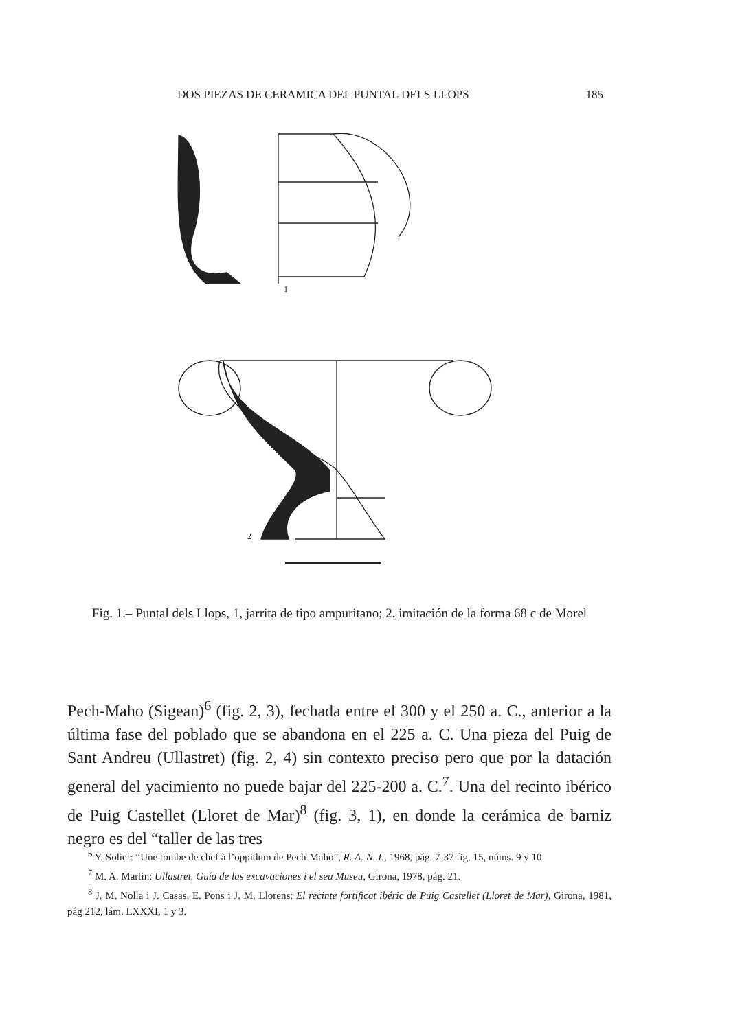DOS PIEZAS DE CERAMICA DEL PUNTAL DELS LLOPS 185
1
2
Fig. 1.– Puntal dels Llops, 1, jarrita de tipo ampuritano; 2, imitación de la forma 68 c de Morel
Pech-Maho (Sigean)<sup>6</sup> (fig. 2, 3), fechada entre el 300 y el 250 a. C., anterior a la última fase del poblado que se abandona en el 225 a. C. Una pieza del Puig de Sant Andreu (Ullastret) (fig. 2, 4) sin contexto preciso pero que por la datación general del yacimiento no puede bajar del 225-200 a. C.<sup>7</sup>. Una del recinto ibérico de Puig Castellet (Lloret de Mar)<sup>8</sup> (fig. 3, 1), en donde la cerámica de barniz negro es del “taller de las tres
<sup>6</sup> Y. Solier: “Une tombe de chef à l’oppidum de Pech-Maho”, R. A. N. I., 1968, pág. 7-37 fig. 15, núms. 9 y 10.
<sup>7</sup> M. A. Martin: Ullastret. Guía de las excavaciones i el seu Museu, Girona, 1978, pág. 21.
<sup>8</sup> J. M. Nolla i J. Casas, E. Pons i J. M. Llorens: El recinte fortificat ibéric de Puig Castellet (Lloret de Mar), Girona, 1981, pág 212, lám. LXXXI, 1 y 3.